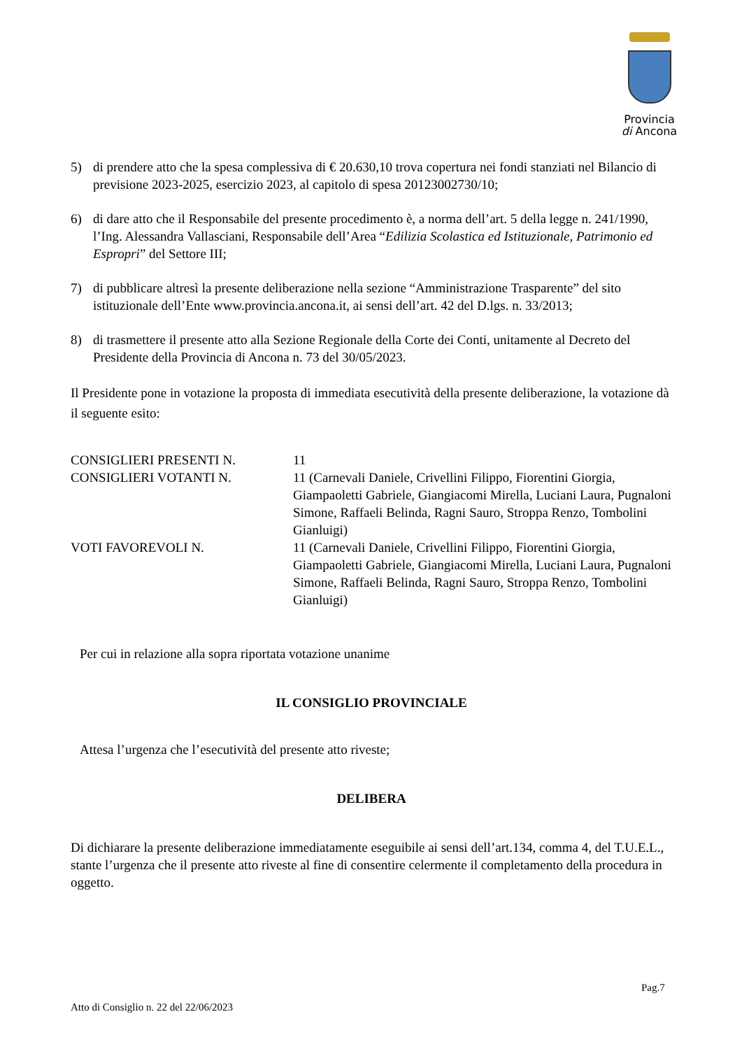Provincia
di Ancona
5) di prendere atto che la spesa complessiva di € 20.630,10 trova copertura nei fondi stanziati nel Bilancio di previsione 2023-2025, esercizio 2023, al capitolo di spesa 20123002730/10;
6) di dare atto che il Responsabile del presente procedimento è, a norma dell’art. 5 della legge n. 241/1990, l’Ing. Alessandra Vallasciani, Responsabile dell’Area “Edilizia Scolastica ed Istituzionale, Patrimonio ed Espropri” del Settore III;
7) di pubblicare altresì la presente deliberazione nella sezione “Amministrazione Trasparente” del sito istituzionale dell’Ente www.provincia.ancona.it, ai sensi dell’art. 42 del D.lgs. n. 33/2013;
8) di trasmettere il presente atto alla Sezione Regionale della Corte dei Conti, unitamente al Decreto del Presidente della Provincia di Ancona n. 73 del 30/05/2023.
Il Presidente pone in votazione la proposta di immediata esecutività della presente deliberazione, la votazione dà il seguente esito:
CONSIGLIERI PRESENTI N. 11
CONSIGLIERI VOTANTI N. 11 (Carnevali Daniele, Crivellini Filippo, Fiorentini Giorgia, Giampaoletti Gabriele, Giangiacomi Mirella, Luciani Laura, Pugnaloni Simone, Raffaeli Belinda, Ragni Sauro, Stroppa Renzo, Tombolini Gianluigi)
VOTI FAVOREVOLI N. 11 (Carnevali Daniele, Crivellini Filippo, Fiorentini Giorgia, Giampaoletti Gabriele, Giangiacomi Mirella, Luciani Laura, Pugnaloni Simone, Raffaeli Belinda, Ragni Sauro, Stroppa Renzo, Tombolini Gianluigi)
Per cui in relazione alla sopra riportata votazione unanime
IL CONSIGLIO PROVINCIALE
Attesa l’urgenza che l’esecutività del presente atto riveste;
DELIBERA
Di dichiarare la presente deliberazione immediatamente eseguibile ai sensi dell’art.134, comma 4, del T.U.E.L., stante l’urgenza che il presente atto riveste al fine di consentire celermente il completamento della procedura in oggetto.
Pag.7
Atto di Consiglio n. 22 del 22/06/2023